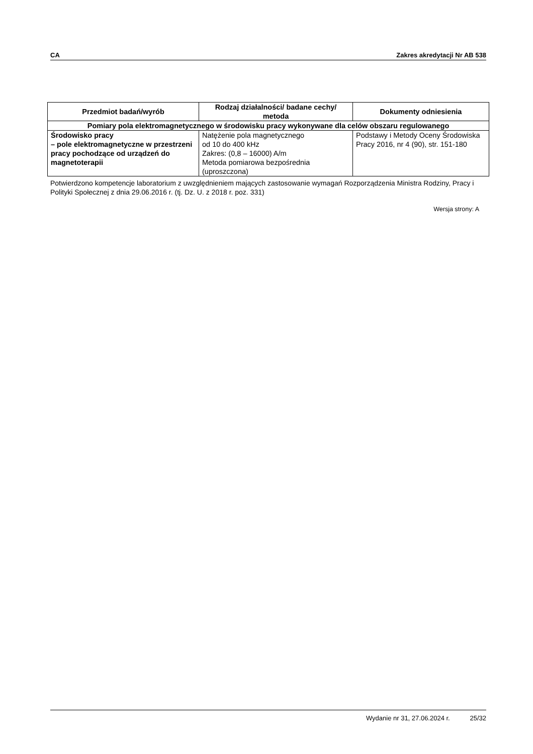CA Zakres akredytacji Nr AB 538
| Przedmiot badań/wyrób | Rodzaj działalności/ badane cechy/ metoda | Dokumenty odniesienia |
| --- | --- | --- |
| Pomiary pola elektromagnetycznego w środowisku pracy wykonywane dla celów obszaru regulowanego | | |
| Środowisko pracy – pole elektromagnetyczne w przestrzeni pracy pochodzące od urządzeń do magnetoterapii | Natężenie pola magnetycznego od 10 do 400 kHz Zakres: (0,8 – 16000) A/m Metoda pomiarowa bezpośrednia (uproszczona) | Podstawy i Metody Oceny Środowiska Pracy 2016, nr 4 (90), str. 151-180 |
Potwierdzono kompetencje laboratorium z uwzględnieniem mających zastosowanie wymagań Rozporządzenia Ministra Rodziny, Pracy i Polityki Społecznej z dnia 29.06.2016 r. (tj. Dz. U. z 2018 r. poz. 331)
Wersja strony: A
Wydanie nr 31, 27.06.2024 r. 25/32